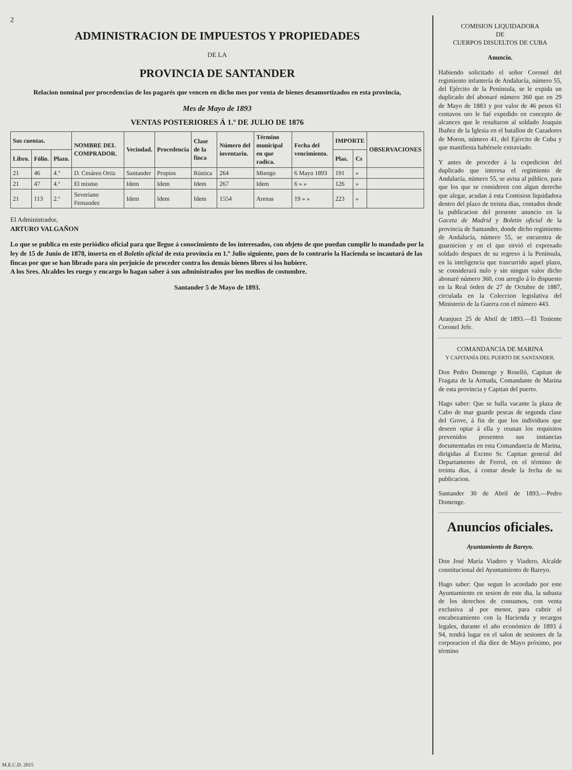2
ADMINISTRACION DE IMPUESTOS Y PROPIEDADES
DE LA
PROVINCIA DE SANTANDER
Relacion nominal por procedencias de los pagarés que vencen en dicho mes por venta de bienes desamortizados en esta provincia,
Mes de Mayo de 1893
VENTAS POSTERIORES Á 1.º DE JULIO DE 1876
| Sus cuentas. | | | NOMBRE DEL COMPRADOR. | Vecindad. | Procedencia | Clase de la finca | Número del inventario. | Término municipal en que radica. | Fecha del vencimiento. | IMPORTE | | OBSERVACIONES |
| --- | --- | --- | --- | --- | --- | --- | --- | --- | --- | --- | --- | --- |
| Libro. | Fólio. | Plazo. | | | | | | | | Plas. | Cs | |
| 21 | 46 | 4.º | D. Cesáreo Ortiz | Santander | Propios | Rústica | 264 | Miengo | 6 Mayo 1893 | 191 | » | |
| 21 | 47 | 4.º | El mismo | Idem | Idem | Idem | 267 | Idem | 6 » » | 126 | » | |
| 21 | 113 | 2.º | Severiano Fernandez | Idem | Idem | Idem | 1554 | Arenas | 19 » » | 223 | » | |
El Administrador,
ARTURO VALGAÑON
Lo que se publica en este periódico oficial para que llegue á conocimiento de los interesados, con objeto de que puedan cumplir lo mandado por la ley de 15 de Junio de 1878, inserta en el Boletin oficial de esta provincia en 1.º Julio siguiente, pues de lo contrario la Hacienda se incautará de las fincas por que se han librado para sin perjuicio de proceder contra los demás bienes libres si los hubiere.
A los Sres. Alcaldes les ruego y encargo lo hagan saber á sus administrados por los medios de costumbre.
Santander 5 de Mayo de 1893.
COMISION LIQUIDADORA
DE
CUERPOS DISUELTOS DE CUBA
Anuncio.
Habiendo solicitado el señor Coronel del regimiento infantería de Andalucía, número 55, del Ejército de la Península, se le expida un duplicado del abonaré número 360 que en 29 de Mayo de 1883 y por valor de 46 pesos 61 centavos oro le fué expedido en concepto de alcances que le resultaron al soldado Joaquin Ibañez de la Iglesia en el batallon de Cazadores de Moron, número 41, del Ejército de Cuba y que manifiesta habérsele extraviado.
Y antes de proceder á la expedicion del duplicado que interesa el regimiento de Andalucía, número 55, se avisa al público, para que los que se consideren con algun derecho que alegar, acudan á esta Comision liquidadora dentro del plazo de treinta dias, contados desde la publicacion del presente anuncio en la Gaceta de Madrid y Boletin oficial de la provincia de Santander, donde dicho regimiento de Andalucía, número 55, se encuentra de guarnicion y en el que sirvió el expresado soldado despues de su regreso á la Península, en la inteligencia que trascurrido aquel plazo, se considerará nulo y sin ningun valor dicho abonaré número 360, con arreglo á lo dispuesto en la Real órden de 27 de Octubre de 1887, circulada en la Coleccion legislativa del Ministerio de la Guerra con el número 443.
Aranjuez 25 de Abril de 1893.—El Teniente Coronel Jefe.
COMANDANCIA DE MARINA
Y CAPITANÍA DEL PUERTO DE SANTANDER.
Don Pedro Domenge y Roselló, Capitan de Fragata de la Armada, Comandante de Marina de esta provincia y Capitan del puerto.
Hago saber: Que se halla vacante la plaza de Cabo de mar guarde pescas de segunda clase del Grove, á fin de que los individuos que deseen optar á ella y reunan los requisitos prevenidos presenten sus instancias documentadas en esta Comandancia de Marina, dirigidas al Excmo Sr. Capitan general del Departamento de Ferrol, en el término de treinta dias, á contar desde la fecha de su publicacion.
Santander 30 de Abril de 1893.—Pedro Domenge.
Anuncios oficiales.
Ayuntamiento de Bareyo.
Don José María Viadero y Viadero, Alcalde constitucional del Ayuntamiento de Bareyo.
Hago saber: Que segun lo acordado por este Ayuntamiento en sesion de este dia, la subasta de los derechos de consumos, con venta exclusiva al por menor, para cubrir el encabezamiento con la Hacienda y recargos legales, durante el año económico de 1893 á 94, tendrá lugar en el salon de sesiones de la corporacion el dia diez de Mayo próximo, por término
M.E.C.D. 2015